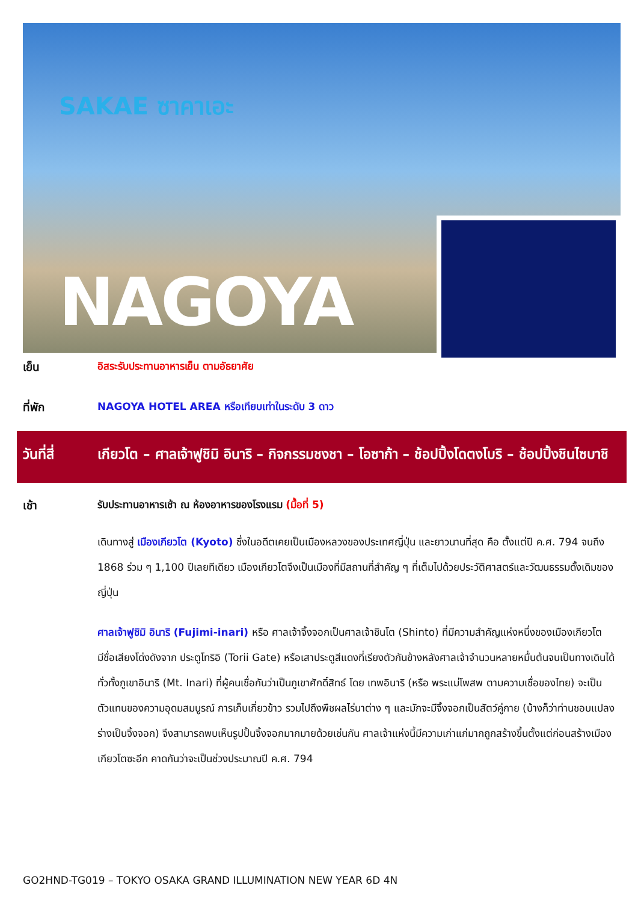SAKAE ซาคาเอะ
NAGOYA
เย็น อิสระรับประทานอาหารเย็น ตามอัธยาศัย
ที่พัก NAGOYA HOTEL AREA หรือเทียบเท่าในระดับ 3 ดาว
วันที่สี่
เกียวโต – ศาลเจ้าฟูชิมิ อินาริ – กิจกรรมชงชา – โอซาก้า – ช้อปปิ้งโดตงโบริ – ช้อปปิ้งชินไซบาชิ
เช้า รับประทานอาหารเช้า ณ ห้องอาหารของโรงแรม (มื้อที่ 5)
เดินทางสู่ เมืองเกียวโต (Kyoto) ซึ่งในอดีตเคยเป็นเมืองหลวงของประเทศญี่ปุ่น และยาวนานที่สุด คือ ตั้งแต่ปี ค.ศ. 794 จนถึง 1868 ร่วม ๆ 1,100 ปีเลยทีเดียว เมืองเกียวโตจึงเป็นเมืองที่มีสถานที่สำคัญ ๆ ที่เต็มไปด้วยประวัติศาสตร์และวัฒนธรรมดั้งเดิมของญี่ปุ่น
ศาลเจ้าฟูชิมิ อินาริ (Fujimi-inari) หรือ ศาลเจ้าจิ้งจอกเป็นศาลเจ้าชินโต (Shinto) ที่มีความสำคัญแห่งหนึ่งของเมืองเกียวโต มีชื่อเสียงโด่งดังจาก ประตูโทริอิ (Torii Gate) หรือเสาประตูสีแดงที่เรียงตัวกันข้างหลังศาลเจ้าจำนวนหลายหมื่นต้นจนเป็นทางเดินได้ทั่วทั้งภูเขาอินาริ (Mt. Inari) ที่ผู้คนเชื่อกันว่าเป็นภูเขาศักดิ์สิทธ์ โดย เทพอินาริ (หรือ พระแม่โพสพ ตามความเชื่อของไทย) จะเป็นตัวแทนของความอุดมสมบูรณ์ การเก็บเกี่ยวข้าว รวมไปถึงพืชผลไร่นาต่าง ๆ และมักจะมีจิ้งจอกเป็นสัตว์คู่กาย (บ้างก็ว่าท่านชอบแปลงร่างเป็นจิ้งจอก) จึงสามารถพบเห็นรูปปั้นจิ้งจอกมากมายด้วยเช่นกัน ศาลเจ้าแห่งนี้มีความเก่าแก่มากถูกสร้างขึ้นตั้งแต่ก่อนสร้างเมืองเกียวโตซะอีก คาดกันว่าจะเป็นช่วงประมาณปี ค.ศ. 794
GO2HND-TG019 – TOKYO OSAKA GRAND ILLUMINATION NEW YEAR 6D 4N